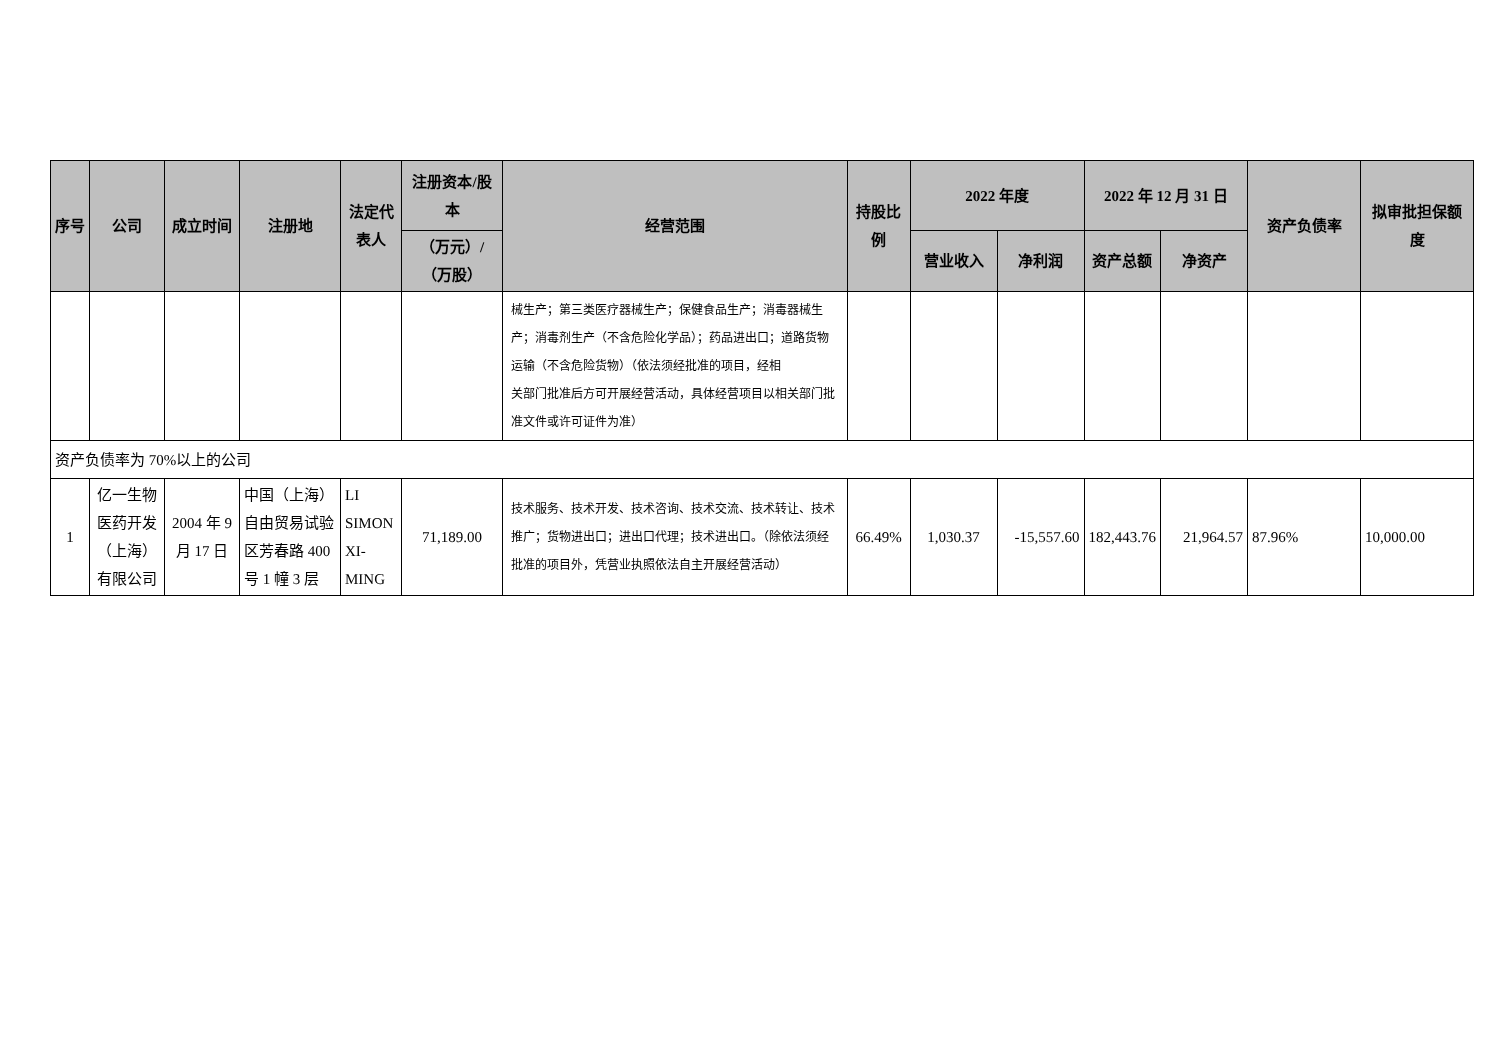| 序号 | 公司 | 成立时间 | 注册地 | 法定代表人 | 注册资本/股本 | 经营范围 | 持股比例 | 2022 年度 | | 2022 年 12 月 31 日 | | 资产负债率 | 拟审批担保额度 |
| --- | --- | --- | --- | --- | --- | --- | --- | --- | --- | --- | --- | --- | --- |
| | | | | | （万元）/（万股） | | | 营业收入 | 净利润 | 资产总额 | 净资产 | | |
| | | | | | | 械生产；第三类医疗器械生产；保健食品生产；消毒器械生产；消毒剂生产（不含危险化学品）；药品进出口；道路货物运输（不含危险货物）（依法须经批准的项目，经相 关部门批准后方可开展经营活动，具体经营项目以相关部门批准文件或许可证件为准） | | | | | | | |
| 资产负债率为 70%以上的公司 | | | | | | | | | | | | | |
| 1 | 亿一生物医药开发（上海）有限公司 | 2004 年 9 月 17 日 | 中国（上海）自由贸易试验区芳春路 400 号 1 幢 3 层 | LI SIMON XI-MING | 71,189.00 | 技术服务、技术开发、技术咨询、技术交流、技术转让、技术推广；货物进出口；进出口代理；技术进出口。（除依法须经批准的项目外，凭营业执照依法自主开展经营活动） | 66.49% | 1,030.37 | -15,557.60 | 182,443.76 | 21,964.57 | 87.96% | 10,000.00 |